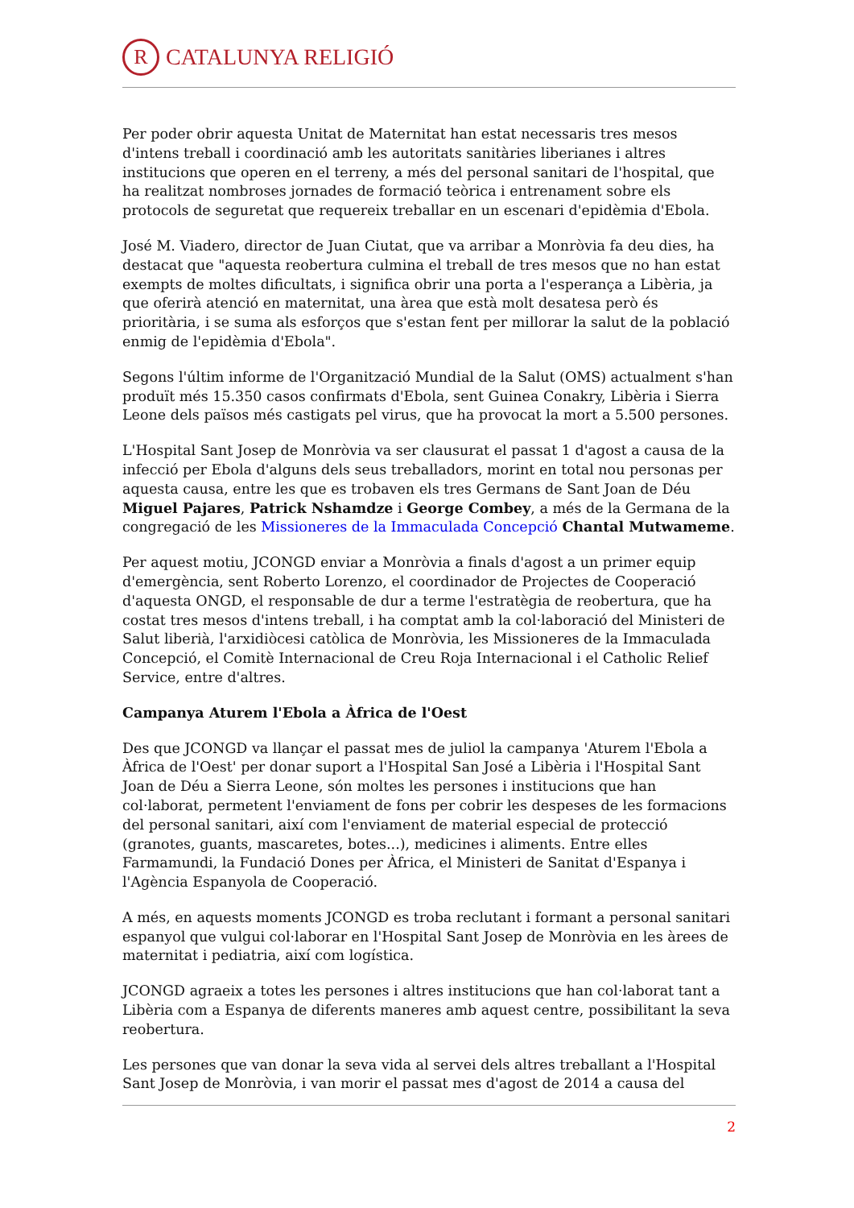R
CATALUNYA RELIGIÓ
Per poder obrir aquesta Unitat de Maternitat han estat necessaris tres mesos d'intens treball i coordinació amb les autoritats sanitàries liberianes i altres institucions que operen en el terreny, a més del personal sanitari de l'hospital, que ha realitzat nombroses jornades de formació teòrica i entrenament sobre els protocols de seguretat que requereix treballar en un escenari d'epidèmia d'Ebola.
José M. Viadero, director de Juan Ciutat, que va arribar a Monròvia fa deu dies, ha destacat que "aquesta reobertura culmina el treball de tres mesos que no han estat exempts de moltes dificultats, i significa obrir una porta a l'esperança a Libèria, ja que oferirà atenció en maternitat, una àrea que està molt desatesa però és prioritària, i se suma als esforços que s'estan fent per millorar la salut de la població enmig de l'epidèmia d'Ebola".
Segons l'últim informe de l'Organització Mundial de la Salut (OMS) actualment s'han produït més 15.350 casos confirmats d'Ebola, sent Guinea Conakry, Libèria i Sierra Leone dels països més castigats pel virus, que ha provocat la mort a 5.500 persones.
L'Hospital Sant Josep de Monròvia va ser clausurat el passat 1 d'agost a causa de la infecció per Ebola d'alguns dels seus treballadors, morint en total nou personas per aquesta causa, entre les que es trobaven els tres Germans de Sant Joan de Déu Miguel Pajares, Patrick Nshamdze i George Combey, a més de la Germana de la congregació de les Missioneres de la Immaculada Concepció Chantal Mutwameme.
Per aquest motiu, JCONGD enviar a Monròvia a finals d'agost a un primer equip d'emergència, sent Roberto Lorenzo, el coordinador de Projectes de Cooperació d'aquesta ONGD, el responsable de dur a terme l'estratègia de reobertura, que ha costat tres mesos d'intens treball, i ha comptat amb la col·laboració del Ministeri de Salut liberià, l'arxidiòcesi catòlica de Monròvia, les Missioneres de la Immaculada Concepció, el Comitè Internacional de Creu Roja Internacional i el Catholic Relief Service, entre d'altres.
Campanya Aturem l'Ebola a Àfrica de l'Oest
Des que JCONGD va llançar el passat mes de juliol la campanya 'Aturem l'Ebola a Àfrica de l'Oest' per donar suport a l'Hospital San José a Libèria i l'Hospital Sant Joan de Déu a Sierra Leone, són moltes les persones i institucions que han col·laborat, permetent l'enviament de fons per cobrir les despeses de les formacions del personal sanitari, així com l'enviament de material especial de protecció (granotes, guants, mascaretes, botes...), medicines i aliments. Entre elles Farmamundi, la Fundació Dones per Àfrica, el Ministeri de Sanitat d'Espanya i l'Agència Espanyola de Cooperació.
A més, en aquests moments JCONGD es troba reclutant i formant a personal sanitari espanyol que vulgui col·laborar en l'Hospital Sant Josep de Monròvia en les àrees de maternitat i pediatria, així com logística.
JCONGD agraeix a totes les persones i altres institucions que han col·laborat tant a Libèria com a Espanya de diferents maneres amb aquest centre, possibilitant la seva reobertura.
Les persones que van donar la seva vida al servei dels altres treballant a l'Hospital Sant Josep de Monròvia, i van morir el passat mes d'agost de 2014 a causa del
2